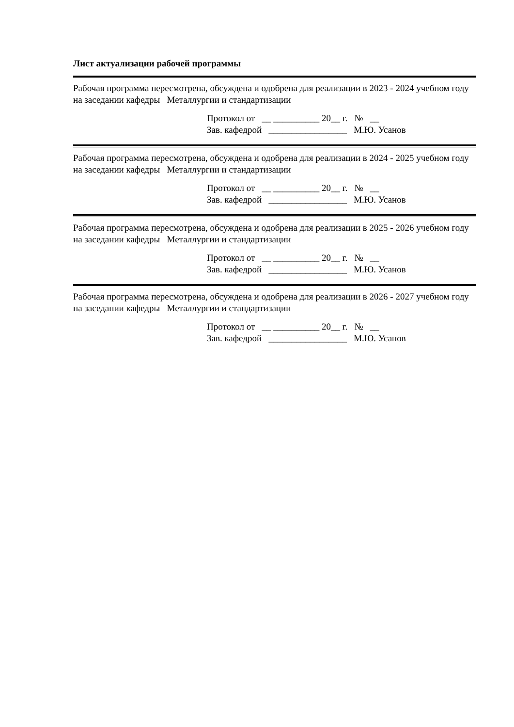Лист актуализации рабочей программы
Рабочая программа пересмотрена, обсуждена и одобрена для реализации в 2023 - 2024 учебном году на заседании кафедры Металлургии и стандартизации
Протокол от __ __________ 20__ г. № __ Зав. кафедрой _________________ М.Ю. Усанов
Рабочая программа пересмотрена, обсуждена и одобрена для реализации в 2024 - 2025 учебном году на заседании кафедры Металлургии и стандартизации
Протокол от __ __________ 20__ г. № __ Зав. кафедрой _________________ М.Ю. Усанов
Рабочая программа пересмотрена, обсуждена и одобрена для реализации в 2025 - 2026 учебном году на заседании кафедры Металлургии и стандартизации
Протокол от __ __________ 20__ г. № __ Зав. кафедрой _________________ М.Ю. Усанов
Рабочая программа пересмотрена, обсуждена и одобрена для реализации в 2026 - 2027 учебном году на заседании кафедры Металлургии и стандартизации
Протокол от __ __________ 20__ г. № __ Зав. кафедрой _________________ М.Ю. Усанов